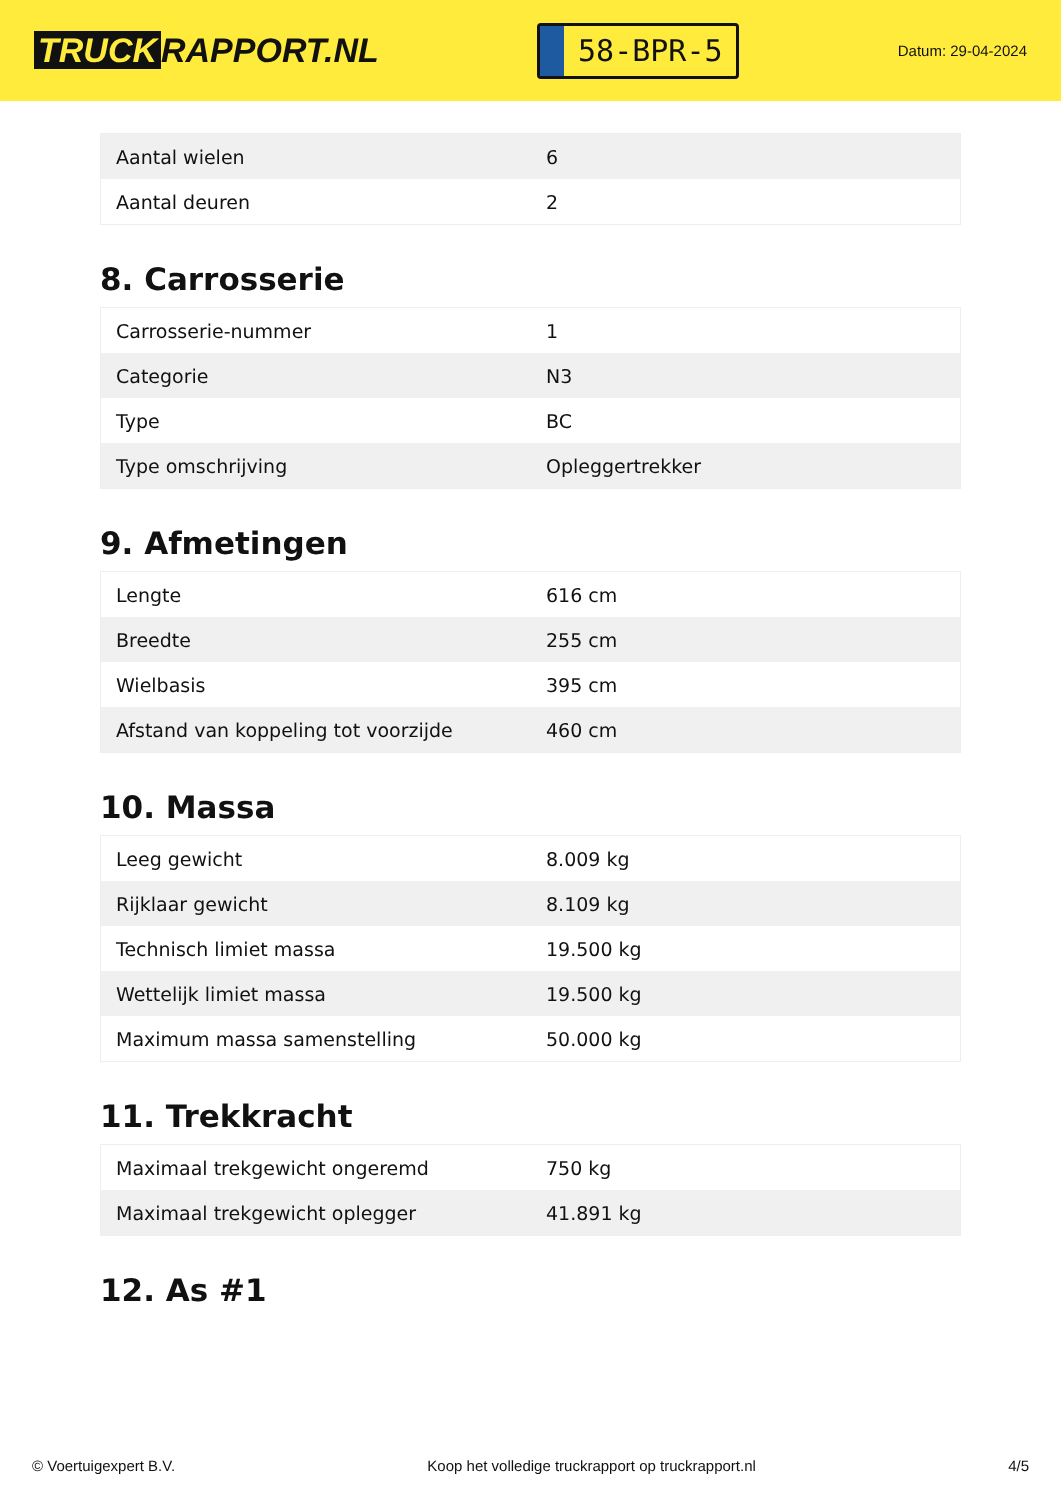TRUCK RAPPORT.NL
58-BPR-5
Datum: 29-04-2024
| Aantal wielen | 6 |
| Aantal deuren | 2 |
8. Carrosserie
| Carrosserie-nummer | 1 |
| Categorie | N3 |
| Type | BC |
| Type omschrijving | Opleggertrekker |
9. Afmetingen
| Lengte | 616 cm |
| Breedte | 255 cm |
| Wielbasis | 395 cm |
| Afstand van koppeling tot voorzijde | 460 cm |
10. Massa
| Leeg gewicht | 8.009 kg |
| Rijklaar gewicht | 8.109 kg |
| Technisch limiet massa | 19.500 kg |
| Wettelijk limiet massa | 19.500 kg |
| Maximum massa samenstelling | 50.000 kg |
11. Trekkracht
| Maximaal trekgewicht ongeremd | 750 kg |
| Maximaal trekgewicht oplegger | 41.891 kg |
12. As #1
© Voertuigexpert B.V. Koop het volledige truckrapport op truckrapport.nl 4/5